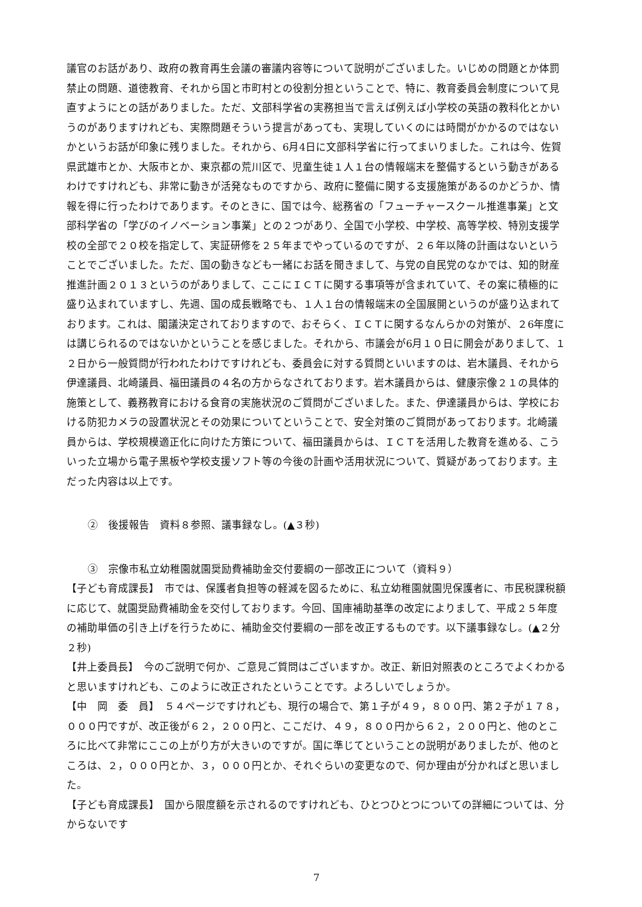議官のお話があり、政府の教育再生会議の審議内容等について説明がございました。いじめの問題とか体罰禁止の問題、道徳教育、それから国と市町村との役割分担ということで、特に、教育委員会制度について見直すようにとの話がありました。ただ、文部科学省の実務担当で言えば例えば小学校の英語の教科化とかいうのがありますけれども、実際問題そういう提言があっても、実現していくのには時間がかかるのではないかというお話が印象に残りました。それから、6月4日に文部科学省に行ってまいりました。これは今、佐賀県武雄市とか、大阪市とか、東京都の荒川区で、児童生徒１人１台の情報端末を整備するという動きがあるわけですけれども、非常に動きが活発なものですから、政府に整備に関する支援施策があるのかどうか、情報を得に行ったわけであります。そのときに、国では今、総務省の「フューチャースクール推進事業」と文部科学省の「学びのイノベーション事業」との２つがあり、全国で小学校、中学校、高等学校、特別支援学校の全部で２０校を指定して、実証研修を２５年までやっているのですが、２６年以降の計画はないということでございました。ただ、国の動きなども一緒にお話を聞きまして、与党の自民党のなかでは、知的財産推進計画２０１３というのがありまして、ここにＩＣＴに関する事項等が含まれていて、その案に積極的に盛り込まれていますし、先週、国の成長戦略でも、１人１台の情報端末の全国展開というのが盛り込まれております。これは、閣議決定されておりますので、おそらく、ＩＣＴに関するなんらかの対策が、２6年度には講じられるのではないかということを感じました。それから、市議会が6月１０日に開会がありまして、１２日から一般質問が行われたわけですけれども、委員会に対する質問といいますのは、岩木議員、それから伊達議員、北崎議員、福田議員の４名の方からなされております。岩木議員からは、健康宗像２１の具体的施策として、義務教育における食育の実施状況のご質問がございました。また、伊達議員からは、学校における防犯カメラの設置状況とその効果についてということで、安全対策のご質問があっております。北崎議員からは、学校規模適正化に向けた方策について、福田議員からは、ＩＣＴを活用した教育を進める、こういった立場から電子黒板や学校支援ソフト等の今後の計画や活用状況について、質疑があっております。主だった内容は以上です。
②　後援報告　資料８参照、議事録なし。(▲３秒)
③　宗像市私立幼稚園就園奨励費補助金交付要綱の一部改正について（資料９）
【子ども育成課長】　市では、保護者負担等の軽減を図るために、私立幼稚園就園児保護者に、市民税課税額に応じて、就園奨励費補助金を交付しております。今回、国庫補助基準の改定によりまして、平成２５年度の補助単価の引き上げを行うために、補助金交付要綱の一部を改正するものです。以下議事録なし。(▲２分２秒)
【井上委員長】　今のご説明で何か、ご意見ご質問はございますか。改正、新旧対照表のところでよくわかると思いますけれども、このように改正されたということです。よろしいでしょうか。
【中　岡　委　員】　５４ページですけれども、現行の場合で、第１子が４９，８００円、第２子が１７８，０００円ですが、改正後が６２，２００円と、ここだけ、４９，８００円から６２，２００円と、他のところに比べて非常にここの上がり方が大きいのですが。国に準じてということの説明がありましたが、他のところは、２，０００円とか、３，０００円とか、それぐらいの変更なので、何か理由が分かればと思いました。
【子ども育成課長】　国から限度額を示されるのですけれども、ひとつひとつについての詳細については、分からないです
7